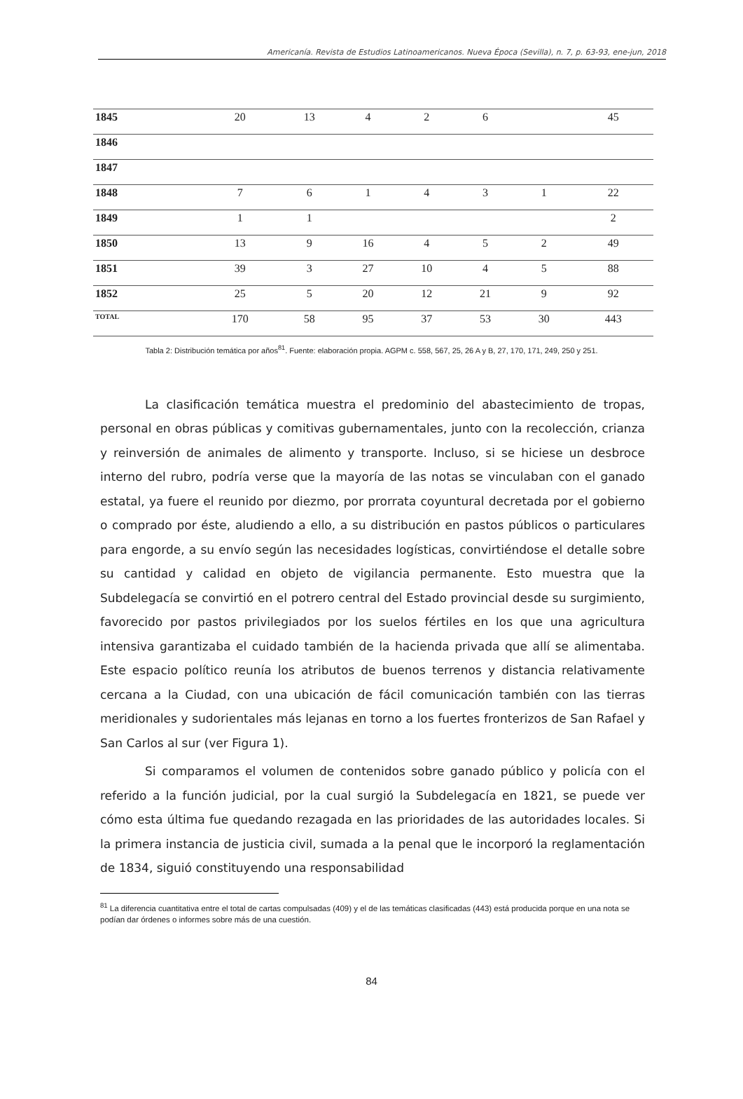Americanía. Revista de Estudios Latinoamericanos. Nueva Época (Sevilla), n. 7, p. 63-93, ene-jun, 2018
| 1845 | 20 | 13 | 4 | 2 | 6 | | 45 |
| 1846 | | | | | | | |
| 1847 | | | | | | | |
| 1848 | 7 | 6 | 1 | 4 | 3 | 1 | 22 |
| 1849 | 1 | 1 | | | | | 2 |
| 1850 | 13 | 9 | 16 | 4 | 5 | 2 | 49 |
| 1851 | 39 | 3 | 27 | 10 | 4 | 5 | 88 |
| 1852 | 25 | 5 | 20 | 12 | 21 | 9 | 92 |
| TOTAL | 170 | 58 | 95 | 37 | 53 | 30 | 443 |
Tabla 2: Distribución temática por años<sup>81</sup>. Fuente: elaboración propia. AGPM c. 558, 567, 25, 26 A y B, 27, 170, 171, 249, 250 y 251.
La clasificación temática muestra el predominio del abastecimiento de tropas, personal en obras públicas y comitivas gubernamentales, junto con la recolección, crianza y reinversión de animales de alimento y transporte. Incluso, si se hiciese un desbroce interno del rubro, podría verse que la mayoría de las notas se vinculaban con el ganado estatal, ya fuere el reunido por diezmo, por prorrata coyuntural decretada por el gobierno o comprado por éste, aludiendo a ello, a su distribución en pastos públicos o particulares para engorde, a su envío según las necesidades logísticas, convirtiéndose el detalle sobre su cantidad y calidad en objeto de vigilancia permanente. Esto muestra que la Subdelegacía se convirtió en el potrero central del Estado provincial desde su surgimiento, favorecido por pastos privilegiados por los suelos fértiles en los que una agricultura intensiva garantizaba el cuidado también de la hacienda privada que allí se alimentaba. Este espacio político reunía los atributos de buenos terrenos y distancia relativamente cercana a la Ciudad, con una ubicación de fácil comunicación también con las tierras meridionales y sudorientales más lejanas en torno a los fuertes fronterizos de San Rafael y San Carlos al sur (ver Figura 1).
Si comparamos el volumen de contenidos sobre ganado público y policía con el referido a la función judicial, por la cual surgió la Subdelegacía en 1821, se puede ver cómo esta última fue quedando rezagada en las prioridades de las autoridades locales. Si la primera instancia de justicia civil, sumada a la penal que le incorporó la reglamentación de 1834, siguió constituyendo una responsabilidad
<sup>81</sup> La diferencia cuantitativa entre el total de cartas compulsadas (409) y el de las temáticas clasificadas (443) está producida porque en una nota se podían dar órdenes o informes sobre más de una cuestión.
84